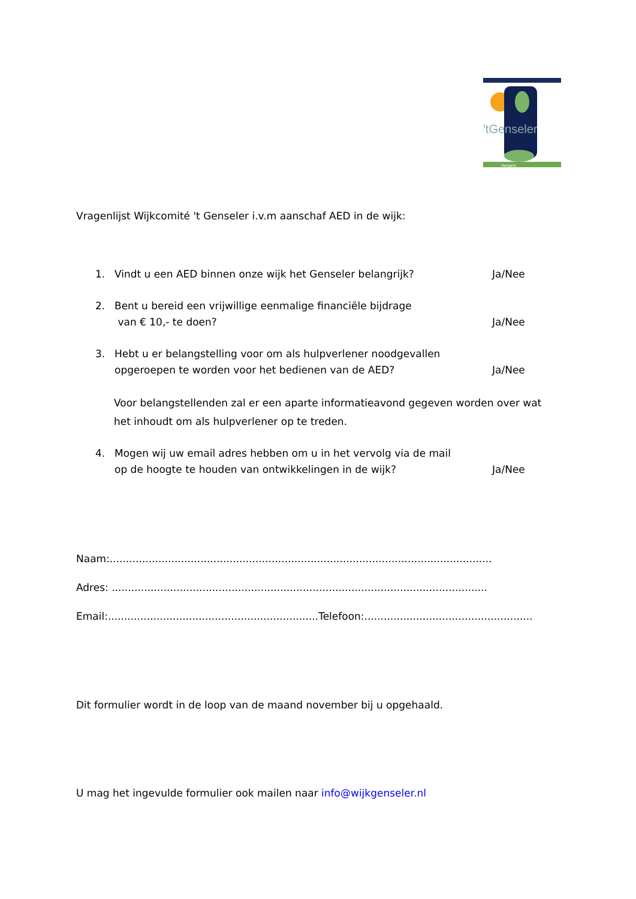'tGenseler
Hengelo
Vragenlijst Wijkcomité 't Genseler i.v.m aanschaf AED in de wijk:
1. Vindt u een AED binnen onze wijk het Genseler belangrijk? Ja/Nee
2. Bent u bereid een vrijwillige eenmalige financiële bijdrage
van € 10,- te doen? Ja/Nee
3. Hebt u er belangstelling voor om als hulpverlener noodgevallen
opgeroepen te worden voor het bedienen van de AED? Ja/Nee
Voor belangstellenden zal er een aparte informatieavond gegeven worden over wat het inhoudt om als hulpverlener op te treden.
4. Mogen wij uw email adres hebben om u in het vervolg via de mail
op de hoogte te houden van ontwikkelingen in de wijk? Ja/Nee
Naam:......................................................................................................................
Adres: ....................................................................................................................
Email:.................................................................Telefoon:....................................................
Dit formulier wordt in de loop van de maand november bij u opgehaald.
U mag het ingevulde formulier ook mailen naar info@wijkgenseler.nl